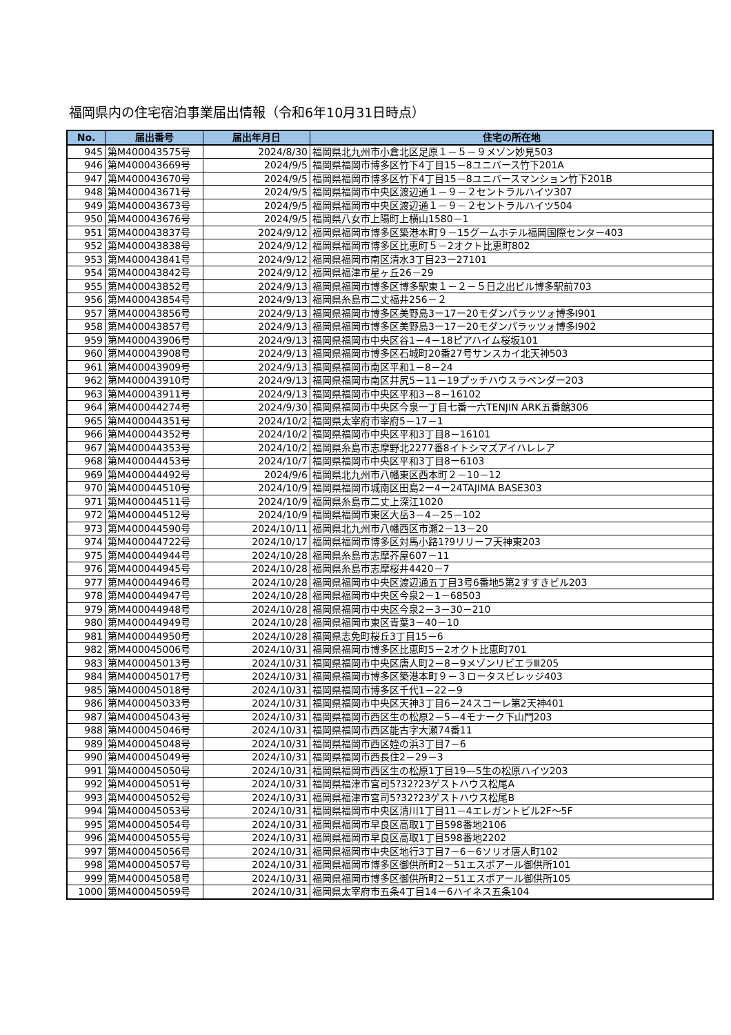福岡県内の住宅宿泊事業届出情報（令和6年10月31日時点）
| No. | 届出番号 | 届出年月日 | 住宅の所在地 |
| --- | --- | --- | --- |
| 945 | 第M400043575号 | 2024/8/30 | 福岡県北九州市小倉北区足原１－５－９メゾン妙見503 |
| 946 | 第M400043669号 | 2024/9/5 | 福岡県福岡市博多区竹下4丁目15－8ユニバース竹下201A |
| 947 | 第M400043670号 | 2024/9/5 | 福岡県福岡市博多区竹下4丁目15－8ユニバースマンション竹下201B |
| 948 | 第M400043671号 | 2024/9/5 | 福岡県福岡市中央区渡辺通１－９－２セントラルハイツ307 |
| 949 | 第M400043673号 | 2024/9/5 | 福岡県福岡市中央区渡辺通１－９－２セントラルハイツ504 |
| 950 | 第M400043676号 | 2024/9/5 | 福岡県八女市上陽町上横山1580－1 |
| 951 | 第M400043837号 | 2024/9/12 | 福岡県福岡市博多区築港本町９－15グームホテル福岡国際センター403 |
| 952 | 第M400043838号 | 2024/9/12 | 福岡県福岡市博多区比恵町５－2オクト比恵町802 |
| 953 | 第M400043841号 | 2024/9/12 | 福岡県福岡市南区清水3丁目23ー27101 |
| 954 | 第M400043842号 | 2024/9/12 | 福岡県福津市星ヶ丘26－29 |
| 955 | 第M400043852号 | 2024/9/13 | 福岡県福岡市博多区博多駅東１－２－５日之出ビル博多駅前703 |
| 956 | 第M400043854号 | 2024/9/13 | 福岡県糸島市二丈福井256－２ |
| 957 | 第M400043856号 | 2024/9/13 | 福岡県福岡市博多区美野島3ー17ー20モダンパラッツォ博多Ⅰ901 |
| 958 | 第M400043857号 | 2024/9/13 | 福岡県福岡市博多区美野島3ー17ー20モダンパラッツォ博多Ⅰ902 |
| 959 | 第M400043906号 | 2024/9/13 | 福岡県福岡市中央区谷1－4－18ピアハイム桜坂101 |
| 960 | 第M400043908号 | 2024/9/13 | 福岡県福岡市博多区石城町20番27号サンスカイ北天神503 |
| 961 | 第M400043909号 | 2024/9/13 | 福岡県福岡市南区平和1－8－24 |
| 962 | 第M400043910号 | 2024/9/13 | 福岡県福岡市南区井尻5－11－19プッチハウスラベンダー203 |
| 963 | 第M400043911号 | 2024/9/13 | 福岡県福岡市中央区平和3－8－16102 |
| 964 | 第M400044274号 | 2024/9/30 | 福岡県福岡市中央区今泉一丁目七番一六TENJIN ARK五番館306 |
| 965 | 第M400044351号 | 2024/10/2 | 福岡県太宰府市宰府5－17－1 |
| 966 | 第M400044352号 | 2024/10/2 | 福岡県福岡市中央区平和3丁目8－16101 |
| 967 | 第M400044353号 | 2024/10/2 | 福岡県糸島市志摩野北2277番8イトシマズアイハレレア |
| 968 | 第M400044453号 | 2024/10/7 | 福岡県福岡市中央区平和3丁目8ー6103 |
| 969 | 第M400044492号 | 2024/9/6 | 福岡県北九州市八幡東区西本町２－10－12 |
| 970 | 第M400044510号 | 2024/10/9 | 福岡県福岡市城南区田島2ー4ー24TAJIMA BASE303 |
| 971 | 第M400044511号 | 2024/10/9 | 福岡県糸島市二丈上深江1020 |
| 972 | 第M400044512号 | 2024/10/9 | 福岡県福岡市東区大岳3－4－25－102 |
| 973 | 第M400044590号 | 2024/10/11 | 福岡県北九州市八幡西区市瀬2－13－20 |
| 974 | 第M400044722号 | 2024/10/17 | 福岡県福岡市博多区対馬小路1?9リリーフ天神東203 |
| 975 | 第M400044944号 | 2024/10/28 | 福岡県糸島市志摩芥屋607－11 |
| 976 | 第M400044945号 | 2024/10/28 | 福岡県糸島市志摩桜井4420－7 |
| 977 | 第M400044946号 | 2024/10/28 | 福岡県福岡市中央区渡辺通五丁目3号6番地5第2すすきビル203 |
| 978 | 第M400044947号 | 2024/10/28 | 福岡県福岡市中央区今泉2－1－68503 |
| 979 | 第M400044948号 | 2024/10/28 | 福岡県福岡市中央区今泉2－3－30－210 |
| 980 | 第M400044949号 | 2024/10/28 | 福岡県福岡市東区青葉3－40－10 |
| 981 | 第M400044950号 | 2024/10/28 | 福岡県志免町桜丘3丁目15－6 |
| 982 | 第M400045006号 | 2024/10/31 | 福岡県福岡市博多区比恵町5－2オクト比恵町701 |
| 983 | 第M400045013号 | 2024/10/31 | 福岡県福岡市中央区唐人町2－8－9メゾンリビエラⅢ205 |
| 984 | 第M400045017号 | 2024/10/31 | 福岡県福岡市博多区築港本町９－３ロータスビレッジ403 |
| 985 | 第M400045018号 | 2024/10/31 | 福岡県福岡市博多区千代1－22－9 |
| 986 | 第M400045033号 | 2024/10/31 | 福岡県福岡市中央区天神3丁目6－24スコーレ第2天神401 |
| 987 | 第M400045043号 | 2024/10/31 | 福岡県福岡市西区生の松原2－5－4モナーク下山門203 |
| 988 | 第M400045046号 | 2024/10/31 | 福岡県福岡市西区能古字大瀬74番11 |
| 989 | 第M400045048号 | 2024/10/31 | 福岡県福岡市西区姪の浜3丁目7－6 |
| 990 | 第M400045049号 | 2024/10/31 | 福岡県福岡市西長住2－29－3 |
| 991 | 第M400045050号 | 2024/10/31 | 福岡県福岡市西区生の松原1丁目19—5生の松原ハイツ203 |
| 992 | 第M400045051号 | 2024/10/31 | 福岡県福津市宮司5?32?23ゲストハウス松尾A |
| 993 | 第M400045052号 | 2024/10/31 | 福岡県福津市宮司5?32?23ゲストハウス松尾B |
| 994 | 第M400045053号 | 2024/10/31 | 福岡県福岡市中央区清川1丁目11－4エレガントビル2F～5F |
| 995 | 第M400045054号 | 2024/10/31 | 福岡県福岡市早良区高取1丁目598番地2106 |
| 996 | 第M400045055号 | 2024/10/31 | 福岡県福岡市早良区高取1丁目598番地2202 |
| 997 | 第M400045056号 | 2024/10/31 | 福岡県福岡市中央区地行3丁目7－6－6ソリオ唐人町102 |
| 998 | 第M400045057号 | 2024/10/31 | 福岡県福岡市博多区御供所町2－51エスポアール御供所101 |
| 999 | 第M400045058号 | 2024/10/31 | 福岡県福岡市博多区御供所町2－51エスポアール御供所105 |
| 1000 | 第M400045059号 | 2024/10/31 | 福岡県太宰府市五条4丁目14ー6ハイネス五条104 |